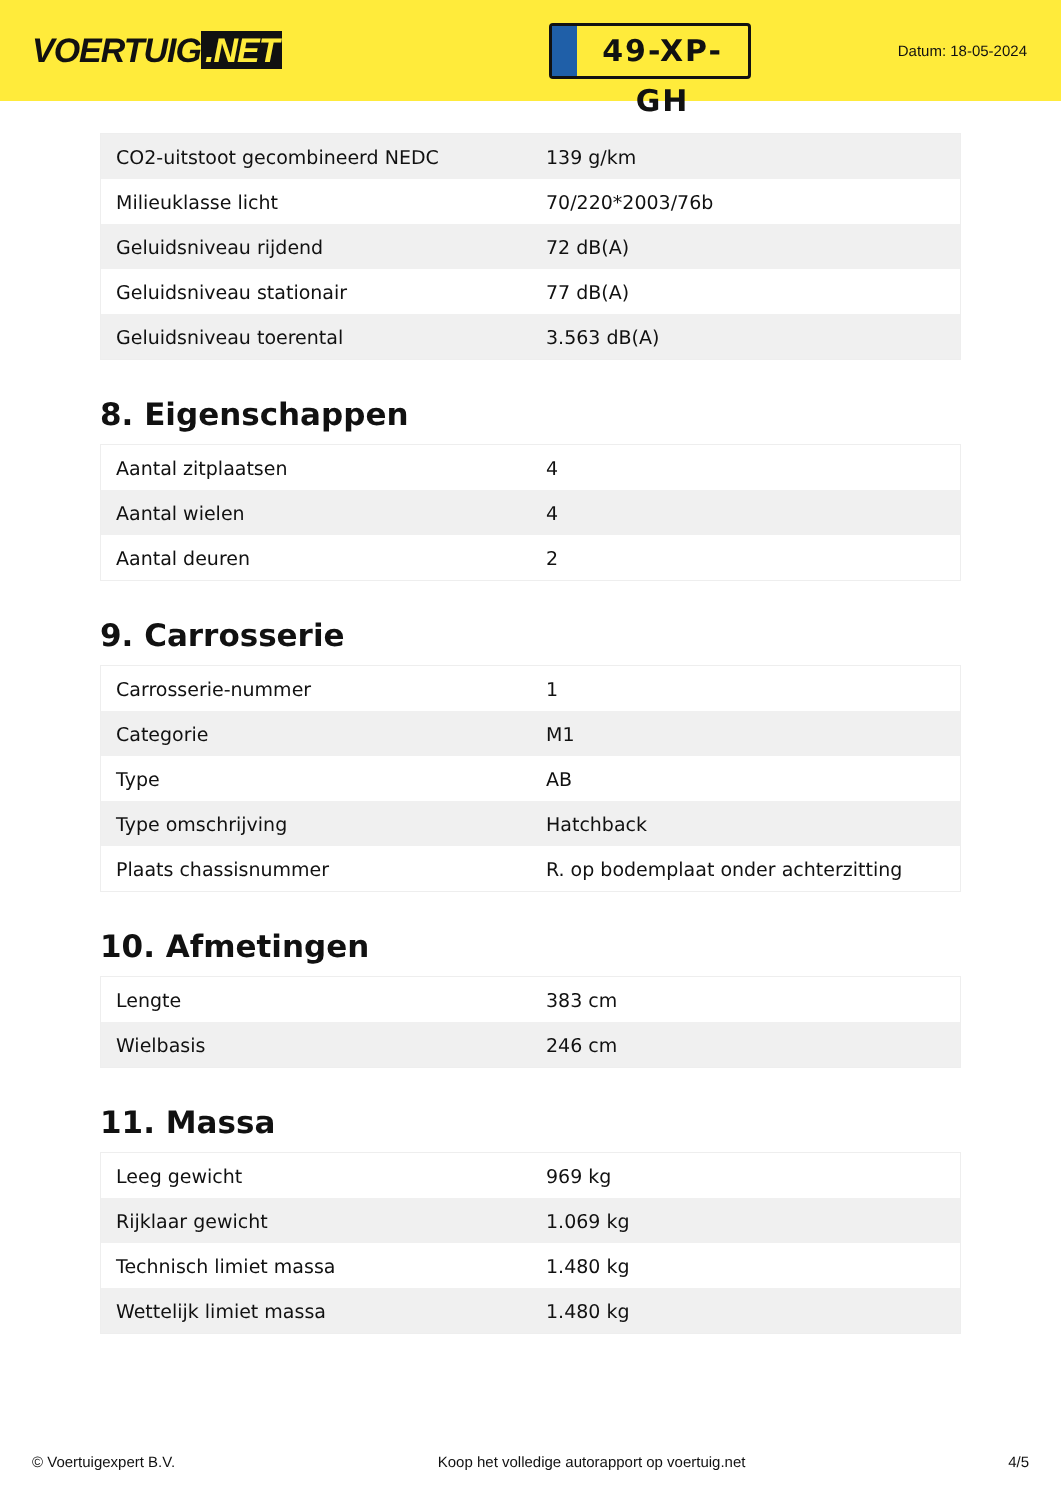VOERTUIG.NET
49-XP-GH
Datum: 18-05-2024
| CO2-uitstoot gecombineerd NEDC | 139 g/km |
| Milieuklasse licht | 70/220*2003/76b |
| Geluidsniveau rijdend | 72 dB(A) |
| Geluidsniveau stationair | 77 dB(A) |
| Geluidsniveau toerental | 3.563 dB(A) |
8. Eigenschappen
| Aantal zitplaatsen | 4 |
| Aantal wielen | 4 |
| Aantal deuren | 2 |
9. Carrosserie
| Carrosserie-nummer | 1 |
| Categorie | M1 |
| Type | AB |
| Type omschrijving | Hatchback |
| Plaats chassisnummer | R. op bodemplaat onder achterzitting |
10. Afmetingen
| Lengte | 383 cm |
| Wielbasis | 246 cm |
11. Massa
| Leeg gewicht | 969 kg |
| Rijklaar gewicht | 1.069 kg |
| Technisch limiet massa | 1.480 kg |
| Wettelijk limiet massa | 1.480 kg |
© Voertuigexpert B.V. Koop het volledige autorapport op voertuig.net 4/5